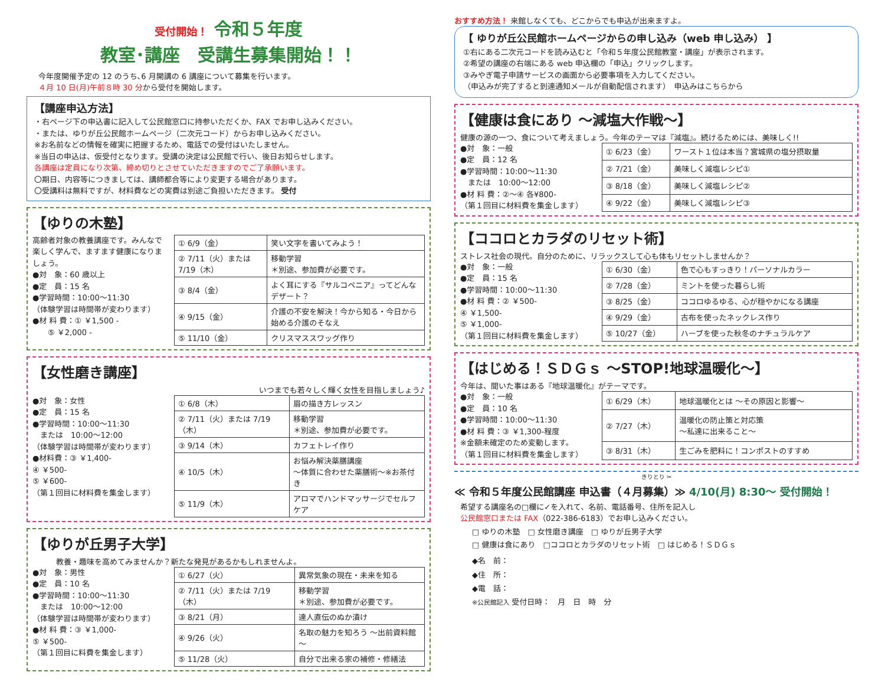受付開始！ 令和５年度
教室･講座　受講生募集開始！！
今年度開催予定の 12 のうち､6 月開講の 6 講座について募集を行います。
４月 10 日(月)午前８時 30 分から受付を開始します。
【講座申込方法】
・右ページ下の申込書に記入して公民館窓口に持参いただくか、FAX でお申し込みください。
・または、ゆりが丘公民館ホームページ（二次元コード）からお申し込みください。
※お名前などの情報を確実に把握するため、電話での受付はいたしません。
※当日の申込は、仮受付となります。受講の決定は公民館で行い、後日お知らせします。
各講座は定員になり次第、締め切りとさせていただきますのでご了承願います。
〇期日、内容等につきましては、講師都合等により変更する場合があります。
〇受講料は無料ですが、材料費などの実費は別途ご負担いただきます。 受付
【ゆりの木塾】
高齢者対象の教養講座です。みんなで楽しく学んで、ますます健康になりましょう。
●対　象：60 歳以上
●定　員：15 名
●学習時間：10:00～11:30
（体験学習は時間帯が変わります）
●材 料 費：① ￥1,500 -
　　⑤ ￥2,000 -
| ① 6/9（金） | 笑い文字を書いてみよう！ |
| ② 7/11（火）または 7/19（木） | 移動学習 ＊別途、参加費が必要です。 |
| ③ 8/4（金） | よく耳にする『サルコペニア』ってどんなデザート？ |
| ④ 9/15（金） | 介護の不安を解決！今から知る・今日から始める介護のそなえ |
| ⑤ 11/10（金） | クリスマススワッグ作り |
【女性磨き講座】
いつまでも若々しく輝く女性を目指しましょう♪
●対　象：女性
●定　員：15 名
●学習時間：10:00～11:30
　または　10:00～12:00
（体験学習は時間帯が変わります）
●材料費：③ ￥1,400-
④ ￥500-
⑤ ￥600-
（第１回目に材料費を集金します）
| ① 6/8（木） | 眉の描き方レッスン |
| ② 7/11（火）または 7/19（木） | 移動学習 ＊別途、参加費が必要です。 |
| ③ 9/14（木） | カフェトレイ作り |
| ④ 10/5（木） | お悩み解決薬膳講座 ～体質に合わせた薬膳術～※お茶付き |
| ⑤ 11/9（木） | アロマでハンドマッサージでセルフケア |
【ゆりが丘男子大学】
教養・趣味を高めてみませんか？新たな発見があるかもしれませんよ。
●対　象：男性
●定　員：10 名
●学習時間：10:00～11:30
　または　10:00～12:00
（体験学習は時間帯が変わります）
●材 料 費：③ ￥1,000-
⑤ ￥500-
（第１回目に料費を集金します）
| ① 6/27（火） | 異常気象の現在・未来を知る |
| ② 7/11（火）または 7/19（木） | 移動学習 ＊別途、参加費が必要です。 |
| ③ 8/21（月） | 達人直伝のぬか漬け |
| ④ 9/26（火） | 名取の魅力を知ろう ～出前資料館～ |
| ⑤ 11/28（火） | 自分で出来る家の補修・修繕法 |
おすすめ方法！ 来館しなくても、どこからでも申込が出来ますよ。
【 ゆりが丘公民館ホームページからの申し込み（web 申し込み） 】
①右にある二次元コードを読み込むと「令和５年度公民館教室・講座」が表示されます。
②希望の講座の右端にある web 申込欄の「申込」クリックします。
③みやぎ電子申請サービスの画面から必要事項を入力してください。
（申込みが完了すると到達通知メールが自動配信されます）　申込みはこちらから
【健康は食にあり ～減塩大作戦～】
健康の源の一つ、食について考えましょう。今年のテーマは『減塩』。続けるためには、美味しく!!
●対　象：一般
●定　員：12 名
●学習時間：10:00～11:30
　または　10:00～12:00
●材 料 費：②～④ 各¥800-
（第１回目に材料費を集金します）
| ① 6/23（金） | ワースト１位は本当？宮城県の塩分摂取量 |
| ② 7/21（金） | 美味しく減塩レシピ① |
| ③ 8/18（金） | 美味しく減塩レシピ② |
| ④ 9/22（金） | 美味しく減塩レシピ③ |
【ココロとカラダのリセット術】
ストレス社会の現代。自分のために、リラックスして心も体もリセットしませんか？
●対　象：一般
●定　員：15 名
●学習時間：10:00～11:30
●材 料 費：② ￥500-
④ ￥1,500-
⑤ ￥1,000-
（第１回目に材料費を集金します）
| ① 6/30（金） | 色で心もすっきり！パーソナルカラー |
| ② 7/28（金） | ミントを使った暮らし術 |
| ③ 8/25（金） | ココロゆるゆる、心が穏やかになる講座 |
| ④ 9/29（金） | 古布を使ったネックレス作り |
| ⑤ 10/27（金） | ハーブを使った秋冬のナチュラルケア |
【はじめる！ＳＤＧｓ ～STOP!地球温暖化～】
今年は、聞いた事はある『地球温暖化』がテーマです。
●対　象：一般
●定　員：10 名
●学習時間：10:00～11:30
●材 料 費：③ ￥1,300-程度
※金額未確定のため変動します。
（第１回目に材料費を集金します）
| ① 6/29（木） | 地球温暖化とは ～その原因と影響～ |
| ② 7/27（木） | 温暖化の防止策と対応策 ～私達に出来ること～ |
| ③ 8/31（木） | 生ごみを肥料に！コンポストのすすめ |
きりとり ✂
≪ 令和５年度公民館講座 申込書（４月募集）≫ 4/10(月) 8:30～ 受付開始！
希望する講座名の□欄に✓を入れて、名前、電話番号、住所を記入し
公民館窓口または FAX（022-386-6183）でお申し込みください。
□ ゆりの木塾　□ 女性磨き講座　□ ゆりが丘男子大学
□ 健康は食にあり　□ココロとカラダのリセット術　□ はじめる！ＳＤＧｓ
◆名　前：
◆住　所：
◆電　話：
※公民館記入 受付日時：　月　日　時　分